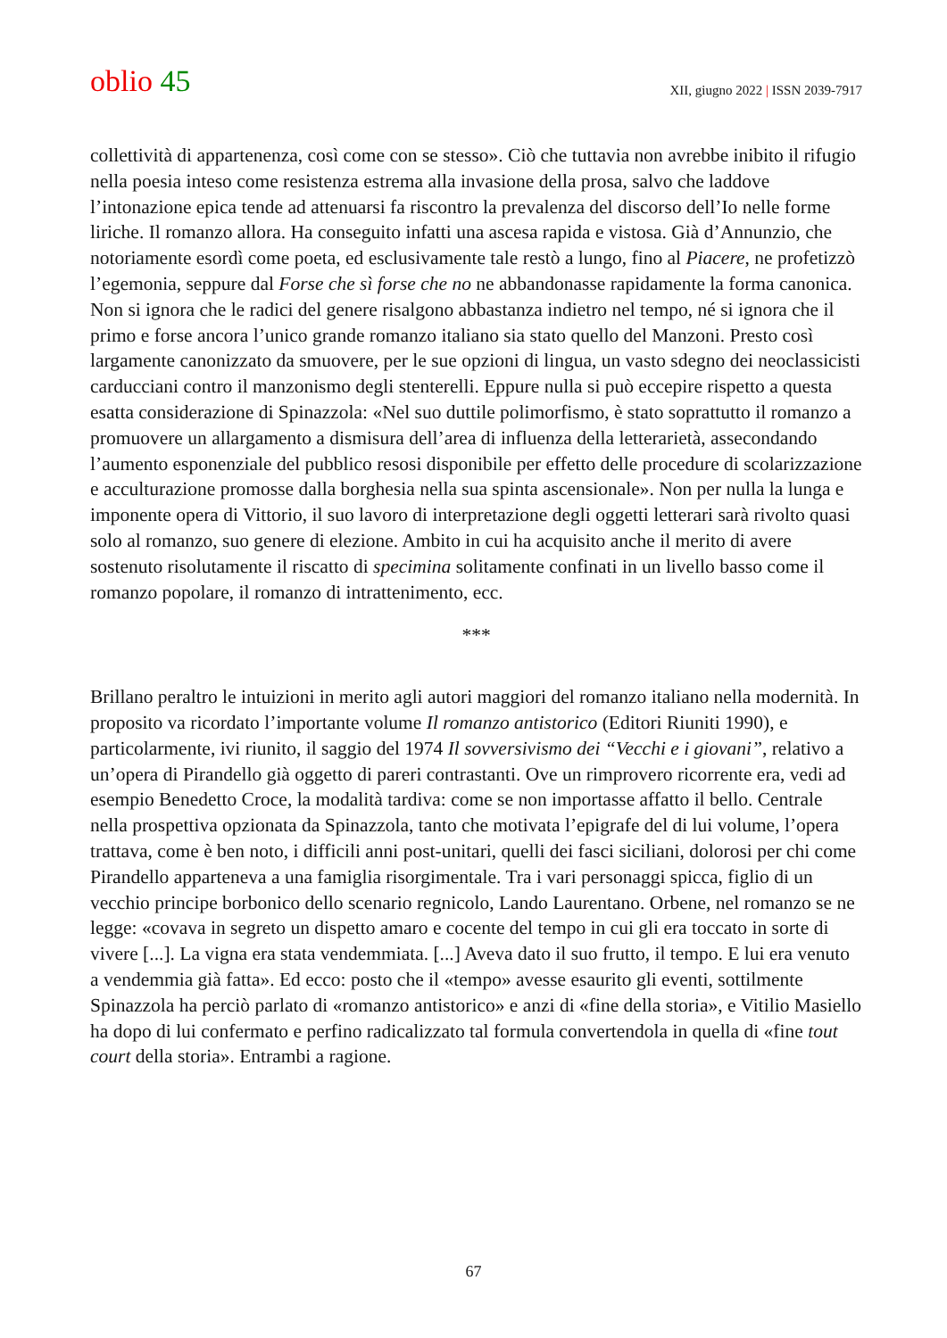oblio 45
XII, giugno 2022 | ISSN 2039-7917
collettività di appartenenza, così come con se stesso». Ciò che tuttavia non avrebbe inibito il rifugio nella poesia inteso come resistenza estrema alla invasione della prosa, salvo che laddove l’intonazione epica tende ad attenuarsi fa riscontro la prevalenza del discorso dell’Io nelle forme liriche. Il romanzo allora. Ha conseguito infatti una ascesa rapida e vistosa. Già d’Annunzio, che notoriamente esordì come poeta, ed esclusivamente tale restò a lungo, fino al Piacere, ne profetizzò l’egemonia, seppure dal Forse che sì forse che no ne abbandonasse rapidamente la forma canonica.
Non si ignora che le radici del genere risalgono abbastanza indietro nel tempo, né si ignora che il primo e forse ancora l’unico grande romanzo italiano sia stato quello del Manzoni. Presto così largamente canonizzato da smuovere, per le sue opzioni di lingua, un vasto sdegno dei neoclassicisti carducciani contro il manzonismo degli stenterelli. Eppure nulla si può eccepire rispetto a questa esatta considerazione di Spinazzola: «Nel suo duttile polimorfismo, è stato soprattutto il romanzo a promuovere un allargamento a dismisura dell’area di influenza della letterarietà, assecondando l’aumento esponenziale del pubblico resosi disponibile per effetto delle procedure di scolarizzazione e acculturazione promosse dalla borghesia nella sua spinta ascensionale». Non per nulla la lunga e imponente opera di Vittorio, il suo lavoro di interpretazione degli oggetti letterari sarà rivolto quasi solo al romanzo, suo genere di elezione. Ambito in cui ha acquisito anche il merito di avere sostenuto risolutamente il riscatto di specimina solitamente confinati in un livello basso come il romanzo popolare, il romanzo di intrattenimento, ecc.
***
Brillano peraltro le intuizioni in merito agli autori maggiori del romanzo italiano nella modernità. In proposito va ricordato l’importante volume Il romanzo antistorico (Editori Riuniti 1990), e particolarmente, ivi riunito, il saggio del 1974 Il sovversivismo dei “Vecchi e i giovani”, relativo a un’opera di Pirandello già oggetto di pareri contrastanti. Ove un rimprovero ricorrente era, vedi ad esempio Benedetto Croce, la modalità tardiva: come se non importasse affatto il bello. Centrale nella prospettiva opzionata da Spinazzola, tanto che motivata l’epigrafe del di lui volume, l’opera trattava, come è ben noto, i difficili anni post-unitari, quelli dei fasci siciliani, dolorosi per chi come Pirandello apparteneva a una famiglia risorgimentale. Tra i vari personaggi spicca, figlio di un vecchio principe borbonico dello scenario regnicolo, Lando Laurentano. Orbene, nel romanzo se ne legge: «covava in segreto un dispetto amaro e cocente del tempo in cui gli era toccato in sorte di vivere [...]. La vigna era stata vendemmiata. [...] Aveva dato il suo frutto, il tempo. E lui era venuto a vendemmia già fatta». Ed ecco: posto che il «tempo» avesse esaurito gli eventi, sottilmente Spinazzola ha perciò parlato di «romanzo antistorico» e anzi di «fine della storia», e Vitilio Masiello ha dopo di lui confermato e perfino radicalizzato tal formula convertendola in quella di «fine tout court della storia». Entrambi a ragione.
67